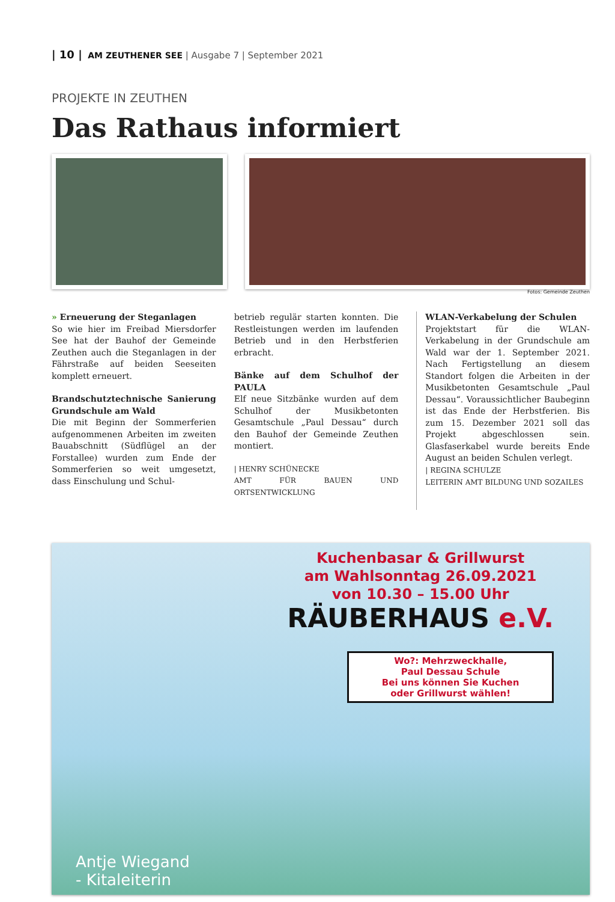| 10 | AM ZEUTHENER SEE | Ausgabe 7 | September 2021
PROJEKTE IN ZEUTHEN
Das Rathaus informiert
Fotos: Gemeinde Zeuthen
» Erneuerung der Steganlagen
So wie hier im Freibad Miersdorfer See hat der Bauhof der Gemeinde Zeuthen auch die Steganlagen in der Fährstraße auf beiden Seeseiten komplett erneuert.
Brandschutztechnische Sanierung Grundschule am Wald
Die mit Beginn der Sommerferien aufgenommenen Arbeiten im zweiten Bauabschnitt (Südflügel an der Forstallee) wurden zum Ende der Sommerferien so weit umgesetzt, dass Einschulung und Schul-
betrieb regulär starten konnten. Die Restleistungen werden im laufenden Betrieb und in den Herbstferien erbracht.
Bänke auf dem Schulhof der PAULA
Elf neue Sitzbänke wurden auf dem Schulhof der Musikbetonten Gesamtschule „Paul Dessau“ durch den Bauhof der Gemeinde Zeuthen montiert.
| HENRY SCHÜNECKE
AMT FÜR BAUEN UND ORTSENTWICKLUNG
WLAN-Verkabelung der Schulen
Projektstart für die WLAN-Verkabelung in der Grundschule am Wald war der 1. September 2021. Nach Fertigstellung an diesem Standort folgen die Arbeiten in der Musikbetonten Gesamtschule „Paul Dessau“. Voraussichtlicher Baubeginn ist das Ende der Herbstferien. Bis zum 15. Dezember 2021 soll das Projekt abgeschlossen sein. Glasfaserkabel wurde bereits Ende August an beiden Schulen verlegt.
| REGINA SCHULZE
LEITERIN AMT BILDUNG UND SOZAILES
Kuchenbasar & Grillwurst
am Wahlsonntag 26.09.2021
von 10.30 – 15.00 Uhr
RÄUBERHAUS e.V.
Wo?: Mehrzweckhalle,
Paul Dessau Schule
Bei uns können Sie Kuchen
oder Grillwurst wählen!
Antje Wiegand
- Kitaleiterin